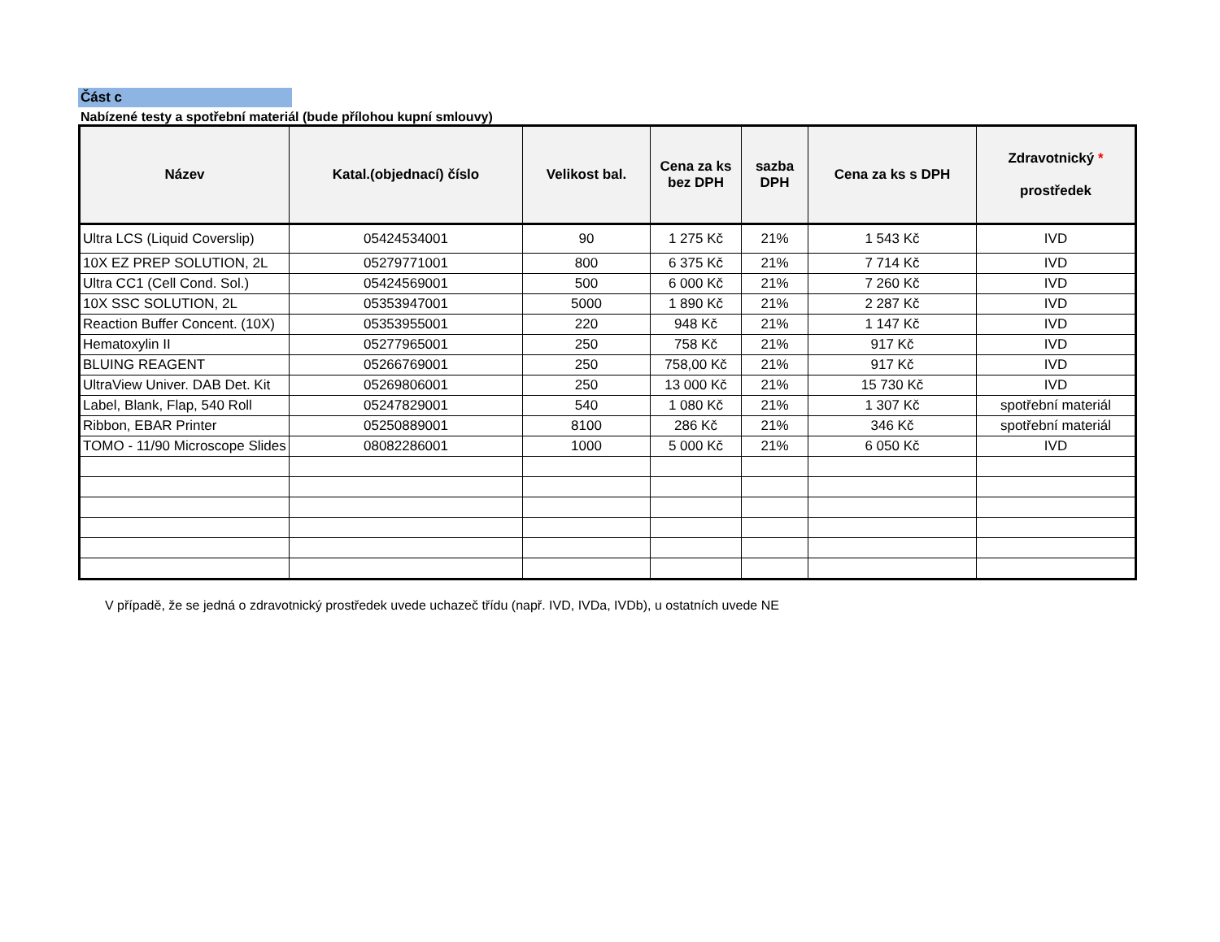Část c
Nabízené testy a spotřební materiál (bude přílohou kupní smlouvy)
| Název | Katal.(objednací) číslo | Velikost bal. | Cena za ks bez DPH | sazba DPH | Cena za ks s DPH | Zdravotnický * prostředek |
| --- | --- | --- | --- | --- | --- | --- |
| Ultra LCS (Liquid Coverslip) | 05424534001 | 90 | 1 275 Kč | 21% | 1 543 Kč | IVD |
| 10X EZ PREP SOLUTION, 2L | 05279771001 | 800 | 6 375 Kč | 21% | 7 714 Kč | IVD |
| Ultra CC1 (Cell Cond. Sol.) | 05424569001 | 500 | 6 000 Kč | 21% | 7 260 Kč | IVD |
| 10X SSC SOLUTION, 2L | 05353947001 | 5000 | 1 890 Kč | 21% | 2 287 Kč | IVD |
| Reaction Buffer Concent. (10X) | 05353955001 | 220 | 948 Kč | 21% | 1 147 Kč | IVD |
| Hematoxylin II | 05277965001 | 250 | 758 Kč | 21% | 917 Kč | IVD |
| BLUING REAGENT | 05266769001 | 250 | 758,00 Kč | 21% | 917 Kč | IVD |
| UltraView Univer. DAB Det. Kit | 05269806001 | 250 | 13 000 Kč | 21% | 15 730 Kč | IVD |
| Label, Blank, Flap, 540 Roll | 05247829001 | 540 | 1 080 Kč | 21% | 1 307 Kč | spotřební materiál |
| Ribbon, EBAR Printer | 05250889001 | 8100 | 286 Kč | 21% | 346 Kč | spotřební materiál |
| TOMO - 11/90 Microscope Slides | 08082286001 | 1000 | 5 000 Kč | 21% | 6 050 Kč | IVD |
V případě, že se jedná o zdravotnický prostředek uvede uchazeč třídu (např. IVD, IVDa, IVDb), u ostatních uvede NE